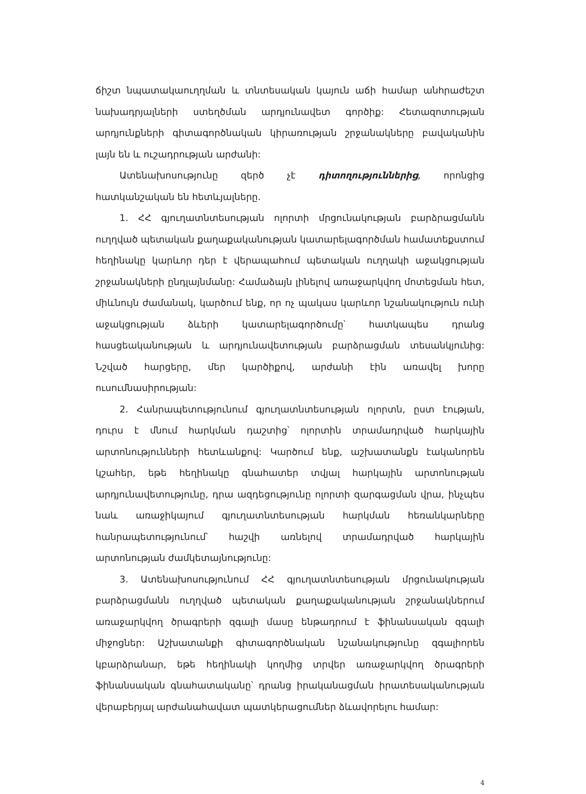ճիշտ նպատակաուղղման և տնտեսական կայուն աճի համար անհրաժեշտ նախադրյալների ստեղծման արդյունավետ գործիք: Հետազոտության արդյունքների գիտագործնական կիրառության շրջանակները բավականին լայն են և ուշադրության արժանի:
Ատենախոսությունը զերծ չէ դիտողություններից, որոնցից հատկանշական են հետևյալները.
1. ՀՀ գյուղատնտեսության ոլորտի մրցունակության բարձրացմանն ուղղված պետական քաղաքականության կատարելագործման համատեքստում հեղինակը կարևոր դեր է վերապահում պետական ուղղակի աջակցության շրջանակների ընդլայնմանը: Համաձայն լինելով առաջարկվող մոտեցման հետ, միևնույն ժամանակ, կարծում ենք, որ ոչ պակաս կարևոր նշանակություն ունի աջակցության ձևերի կատարելագործումը՝ հատկապես դրանց հասցեականության և արդյունավետության բարձրացման տեսանկյունից: Նշված հարցերը, մեր կարծիքով, արժանի էին առավել խորը ուսումնասիրության:
2. Հանրապետությունում գյուղատնտեսության ոլորտն, ըստ էության, դուրս է մնում հարկման դաշտից՝ ոլորտին տրամադրված հարկային արտոնությունների հետևանքով: Կարծում ենք, աշխատանքն էականորեն կշահեր, եթե հեղինակը գնահատեր տվյալ հարկային արտոնության արդյունավետությունը, դրա ազդեցությունը ոլորտի զարգացման վրա, ինչպես նաև առաջիկայում գյուղատնտեսության հարկման հեռանկարները հանրապետությունում՝ հաշվի առնելով տրամադրված հարկային արտոնության ժամկետայնությունը:
3. Ատենախոսությունում ՀՀ գյուղատնտեսության մրցունակության բարձրացմանն ուղղված պետական քաղաքականության շրջանակներում առաջարկվող ծրագրերի զգալի մասը ենթադրում է ֆինանսական զգալի միջոցներ: Աշխատանքի գիտագործնական նշանակությունը զգալիորեն կբարձրանար, եթե հեղինակի կողմից տրվեր առաջարկվող ծրագրերի ֆինանսական գնահատականը՝ դրանց իրականացման իրատեսականության վերաբերյալ արժանահավատ պատկերացումներ ձևավորելու համար:
4